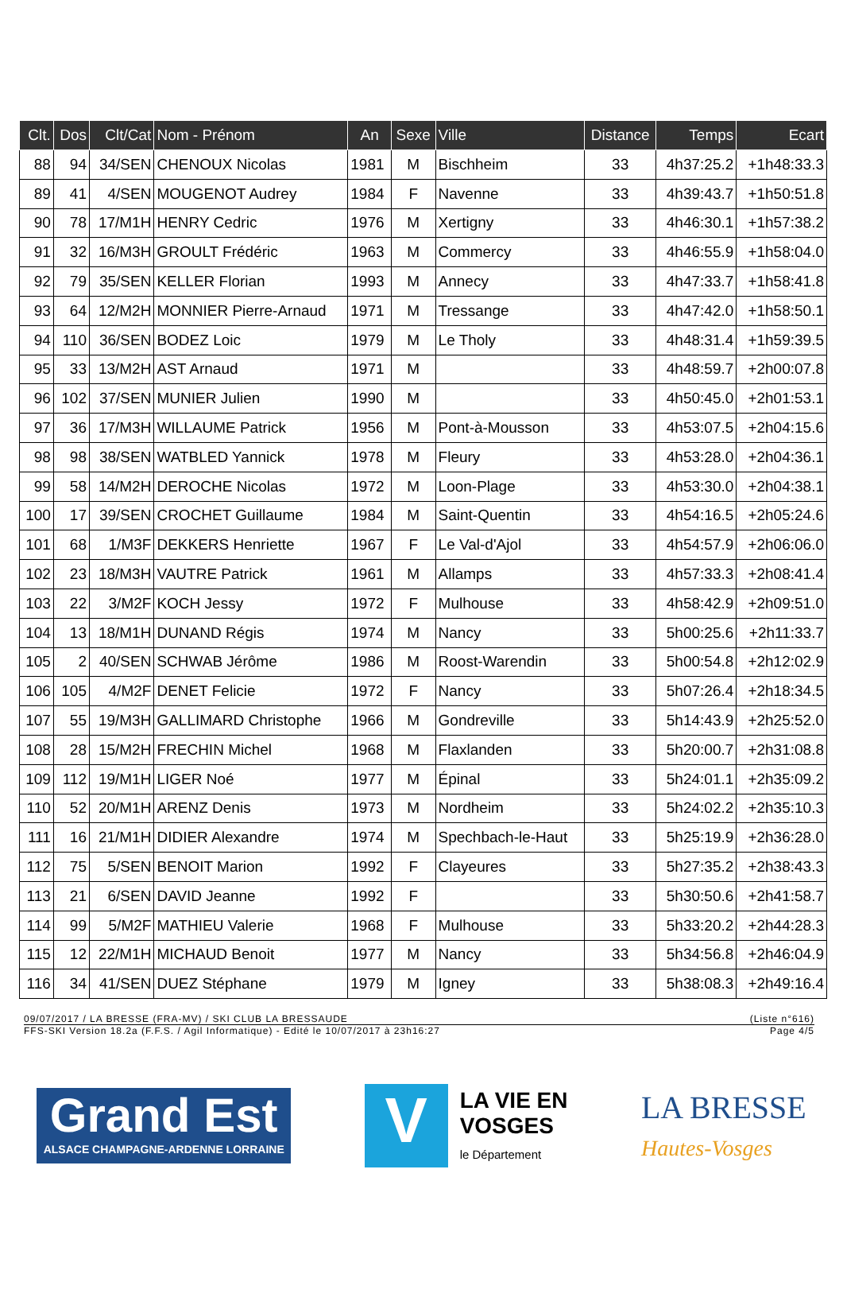| Clt. | Dos | Clt/Cat | Nom - Prénom | An | Sexe | Ville | Distance | Temps | Ecart |
| --- | --- | --- | --- | --- | --- | --- | --- | --- | --- |
| 88 | 94 | 34/SEN | CHENOUX Nicolas | 1981 | M | Bischheim | 33 | 4h37:25.2 | +1h48:33.3 |
| 89 | 41 | 4/SEN | MOUGENOT Audrey | 1984 | F | Navenne | 33 | 4h39:43.7 | +1h50:51.8 |
| 90 | 78 | 17/M1H | HENRY Cedric | 1976 | M | Xertigny | 33 | 4h46:30.1 | +1h57:38.2 |
| 91 | 32 | 16/M3H | GROULT Frédéric | 1963 | M | Commercy | 33 | 4h46:55.9 | +1h58:04.0 |
| 92 | 79 | 35/SEN | KELLER Florian | 1993 | M | Annecy | 33 | 4h47:33.7 | +1h58:41.8 |
| 93 | 64 | 12/M2H | MONNIER Pierre-Arnaud | 1971 | M | Tressange | 33 | 4h47:42.0 | +1h58:50.1 |
| 94 | 110 | 36/SEN | BODEZ Loic | 1979 | M | Le Tholy | 33 | 4h48:31.4 | +1h59:39.5 |
| 95 | 33 | 13/M2H | AST Arnaud | 1971 | M | | 33 | 4h48:59.7 | +2h00:07.8 |
| 96 | 102 | 37/SEN | MUNIER Julien | 1990 | M | | 33 | 4h50:45.0 | +2h01:53.1 |
| 97 | 36 | 17/M3H | WILLAUME Patrick | 1956 | M | Pont-à-Mousson | 33 | 4h53:07.5 | +2h04:15.6 |
| 98 | 98 | 38/SEN | WATBLED Yannick | 1978 | M | Fleury | 33 | 4h53:28.0 | +2h04:36.1 |
| 99 | 58 | 14/M2H | DEROCHE Nicolas | 1972 | M | Loon-Plage | 33 | 4h53:30.0 | +2h04:38.1 |
| 100 | 17 | 39/SEN | CROCHET Guillaume | 1984 | M | Saint-Quentin | 33 | 4h54:16.5 | +2h05:24.6 |
| 101 | 68 | 1/M3F | DEKKERS Henriette | 1967 | F | Le Val-d'Ajol | 33 | 4h54:57.9 | +2h06:06.0 |
| 102 | 23 | 18/M3H | VAUTRE Patrick | 1961 | M | Allamps | 33 | 4h57:33.3 | +2h08:41.4 |
| 103 | 22 | 3/M2F | KOCH Jessy | 1972 | F | Mulhouse | 33 | 4h58:42.9 | +2h09:51.0 |
| 104 | 13 | 18/M1H | DUNAND Régis | 1974 | M | Nancy | 33 | 5h00:25.6 | +2h11:33.7 |
| 105 | 2 | 40/SEN | SCHWAB Jérôme | 1986 | M | Roost-Warendin | 33 | 5h00:54.8 | +2h12:02.9 |
| 106 | 105 | 4/M2F | DENET Felicie | 1972 | F | Nancy | 33 | 5h07:26.4 | +2h18:34.5 |
| 107 | 55 | 19/M3H | GALLIMARD Christophe | 1966 | M | Gondreville | 33 | 5h14:43.9 | +2h25:52.0 |
| 108 | 28 | 15/M2H | FRECHIN Michel | 1968 | M | Flaxlanden | 33 | 5h20:00.7 | +2h31:08.8 |
| 109 | 112 | 19/M1H | LIGER Noé | 1977 | M | Épinal | 33 | 5h24:01.1 | +2h35:09.2 |
| 110 | 52 | 20/M1H | ARENZ Denis | 1973 | M | Nordheim | 33 | 5h24:02.2 | +2h35:10.3 |
| 111 | 16 | 21/M1H | DIDIER Alexandre | 1974 | M | Spechbach-le-Haut | 33 | 5h25:19.9 | +2h36:28.0 |
| 112 | 75 | 5/SEN | BENOIT Marion | 1992 | F | Clayeures | 33 | 5h27:35.2 | +2h38:43.3 |
| 113 | 21 | 6/SEN | DAVID Jeanne | 1992 | F | | 33 | 5h30:50.6 | +2h41:58.7 |
| 114 | 99 | 5/M2F | MATHIEU Valerie | 1968 | F | Mulhouse | 33 | 5h33:20.2 | +2h44:28.3 |
| 115 | 12 | 22/M1H | MICHAUD Benoit | 1977 | M | Nancy | 33 | 5h34:56.8 | +2h46:04.9 |
| 116 | 34 | 41/SEN | DUEZ Stéphane | 1979 | M | Igney | 33 | 5h38:08.3 | +2h49:16.4 |
09/07/2017 / LA BRESSE (FRA-MV) / SKI CLUB LA BRESSAUDE (Liste n°616)
FFS-SKI Version 18.2a (F.F.S. / Agil Informatique) - Edité le 10/07/2017 à 23h16:27 Page 4/5
Grand Est
ALSACE CHAMPAGNE-ARDENNE LORRAINE
V
LA VIE EN
VOSGES
le Département
LA BRESSE
Hautes-Vosges